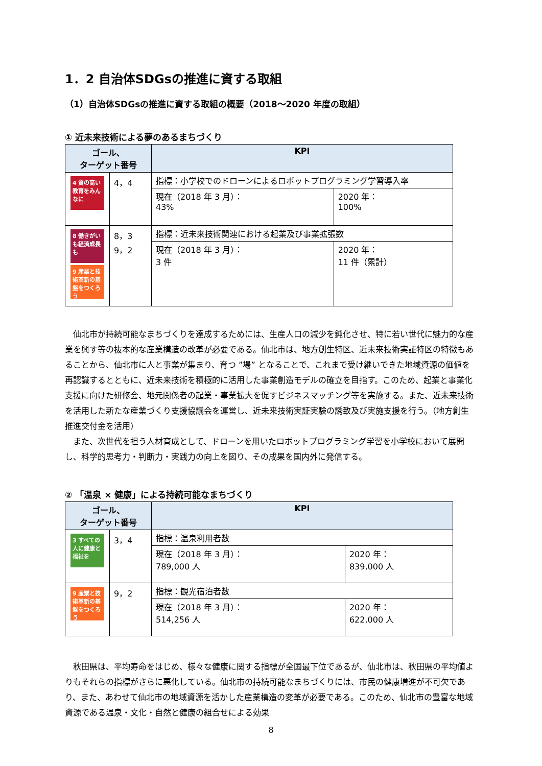1．2 自治体SDGsの推進に資する取組
（1）自治体SDGsの推進に資する取組の概要（2018～2020 年度の取組）
① 近未来技術による夢のあるまちづくり
| ゴール、 ターゲット番号 | | KPI | |
| --- | --- | --- | --- |
| 4 質の高い教育をみんなに | 4，4 | 指標：小学校でのドローンによるロボットプログラミング学習導入率 | |
| | | 現在（2018 年 3 月）： 43% | 2020 年： 100% |
| 8 働きがいも経済成長も 9 産業と技術革新の基盤をつくろう | 8，3 9，2 | 指標：近未来技術関連における起業及び事業拡張数 | |
| | | 現在（2018 年 3 月）： 3 件 | 2020 年： 11 件（累計） |
仙北市が持続可能なまちづくりを達成するためには、生産人口の減少を鈍化させ、特に若い世代に魅力的な産業を興す等の抜本的な産業構造の改革が必要である。仙北市は、地方創生特区、近未来技術実証特区の特徴もあることから、仙北市に人と事業が集まり、育つ ”場” となることで、これまで受け継いできた地域資源の価値を再認識するとともに、近未来技術を積極的に活用した事業創造モデルの確立を目指す。このため、起業と事業化支援に向けた研修会、地元関係者の起業・事業拡大を促すビジネスマッチング等を実施する。また、近未来技術を活用した新たな産業づくり支援協議会を運営し、近未来技術実証実験の誘致及び実施支援を行う。（地方創生推進交付金を活用）
また、次世代を担う人材育成として、ドローンを用いたロボットプログラミング学習を小学校において展開し、科学的思考力・判断力・実践力の向上を図り、その成果を国内外に発信する。
② 「温泉 × 健康」による持続可能なまちづくり
| ゴール、 ターゲット番号 | | KPI | |
| --- | --- | --- | --- |
| 3 すべての人に健康と福祉を | 3，4 | 指標：温泉利用者数 | |
| | | 現在（2018 年 3 月）： 789,000 人 | 2020 年： 839,000 人 |
| 9 産業と技術革新の基盤をつくろう | 9，2 | 指標：観光宿泊者数 | |
| | | 現在（2018 年 3 月）： 514,256 人 | 2020 年： 622,000 人 |
秋田県は、平均寿命をはじめ、様々な健康に関する指標が全国最下位であるが、仙北市は、秋田県の平均値よりもそれらの指標がさらに悪化している。仙北市の持続可能なまちづくりには、市民の健康増進が不可欠であり、また、あわせて仙北市の地域資源を活かした産業構造の変革が必要である。このため、仙北市の豊富な地域資源である温泉・文化・自然と健康の組合せによる効果
8